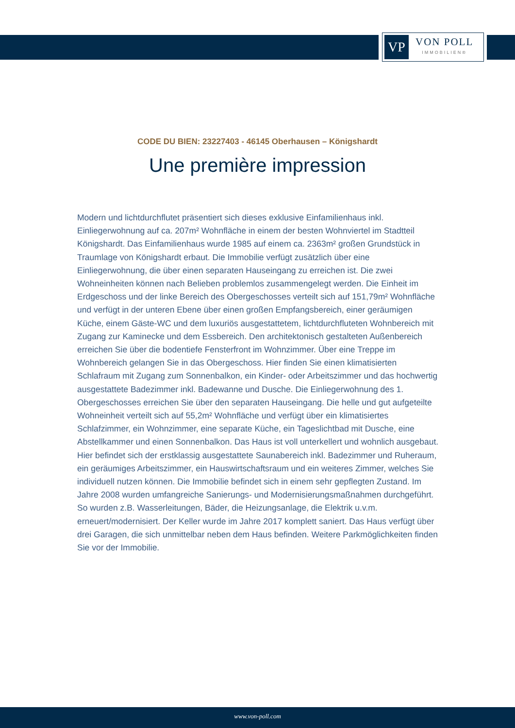VP
VON POLL
IMMOBILIEN®
CODE DU BIEN: 23227403 - 46145 Oberhausen – Königshardt
Une première impression
Modern und lichtdurchflutet präsentiert sich dieses exklusive Einfamilienhaus inkl. Einliegerwohnung auf ca. 207m² Wohnfläche in einem der besten Wohnviertel im Stadtteil Königshardt. Das Einfamilienhaus wurde 1985 auf einem ca. 2363m² großen Grundstück in Traumlage von Königshardt erbaut. Die Immobilie verfügt zusätzlich über eine Einliegerwohnung, die über einen separaten Hauseingang zu erreichen ist. Die zwei Wohneinheiten können nach Belieben problemlos zusammengelegt werden. Die Einheit im Erdgeschoss und der linke Bereich des Obergeschosses verteilt sich auf 151,79m² Wohnfläche und verfügt in der unteren Ebene über einen großen Empfangsbereich, einer geräumigen Küche, einem Gäste-WC und dem luxuriös ausgestattetem, lichtdurchfluteten Wohnbereich mit Zugang zur Kaminecke und dem Essbereich. Den architektonisch gestalteten Außenbereich erreichen Sie über die bodentiefe Fensterfront im Wohnzimmer. Über eine Treppe im Wohnbereich gelangen Sie in das Obergeschoss. Hier finden Sie einen klimatisierten Schlafraum mit Zugang zum Sonnenbalkon, ein Kinder- oder Arbeitszimmer und das hochwertig ausgestattete Badezimmer inkl. Badewanne und Dusche. Die Einliegerwohnung des 1. Obergeschosses erreichen Sie über den separaten Hauseingang. Die helle und gut aufgeteilte Wohneinheit verteilt sich auf 55,2m² Wohnfläche und verfügt über ein klimatisiertes Schlafzimmer, ein Wohnzimmer, eine separate Küche, ein Tageslichtbad mit Dusche, eine Abstellkammer und einen Sonnenbalkon. Das Haus ist voll unterkellert und wohnlich ausgebaut. Hier befindet sich der erstklassig ausgestattete Saunabereich inkl. Badezimmer und Ruheraum, ein geräumiges Arbeitszimmer, ein Hauswirtschaftsraum und ein weiteres Zimmer, welches Sie individuell nutzen können. Die Immobilie befindet sich in einem sehr gepflegten Zustand. Im Jahre 2008 wurden umfangreiche Sanierungs- und Modernisierungsmaßnahmen durchgeführt. So wurden z.B. Wasserleitungen, Bäder, die Heizungsanlage, die Elektrik u.v.m. erneuert/modernisiert. Der Keller wurde im Jahre 2017 komplett saniert. Das Haus verfügt über drei Garagen, die sich unmittelbar neben dem Haus befinden. Weitere Parkmöglichkeiten finden Sie vor der Immobilie.
www.von-poll.com